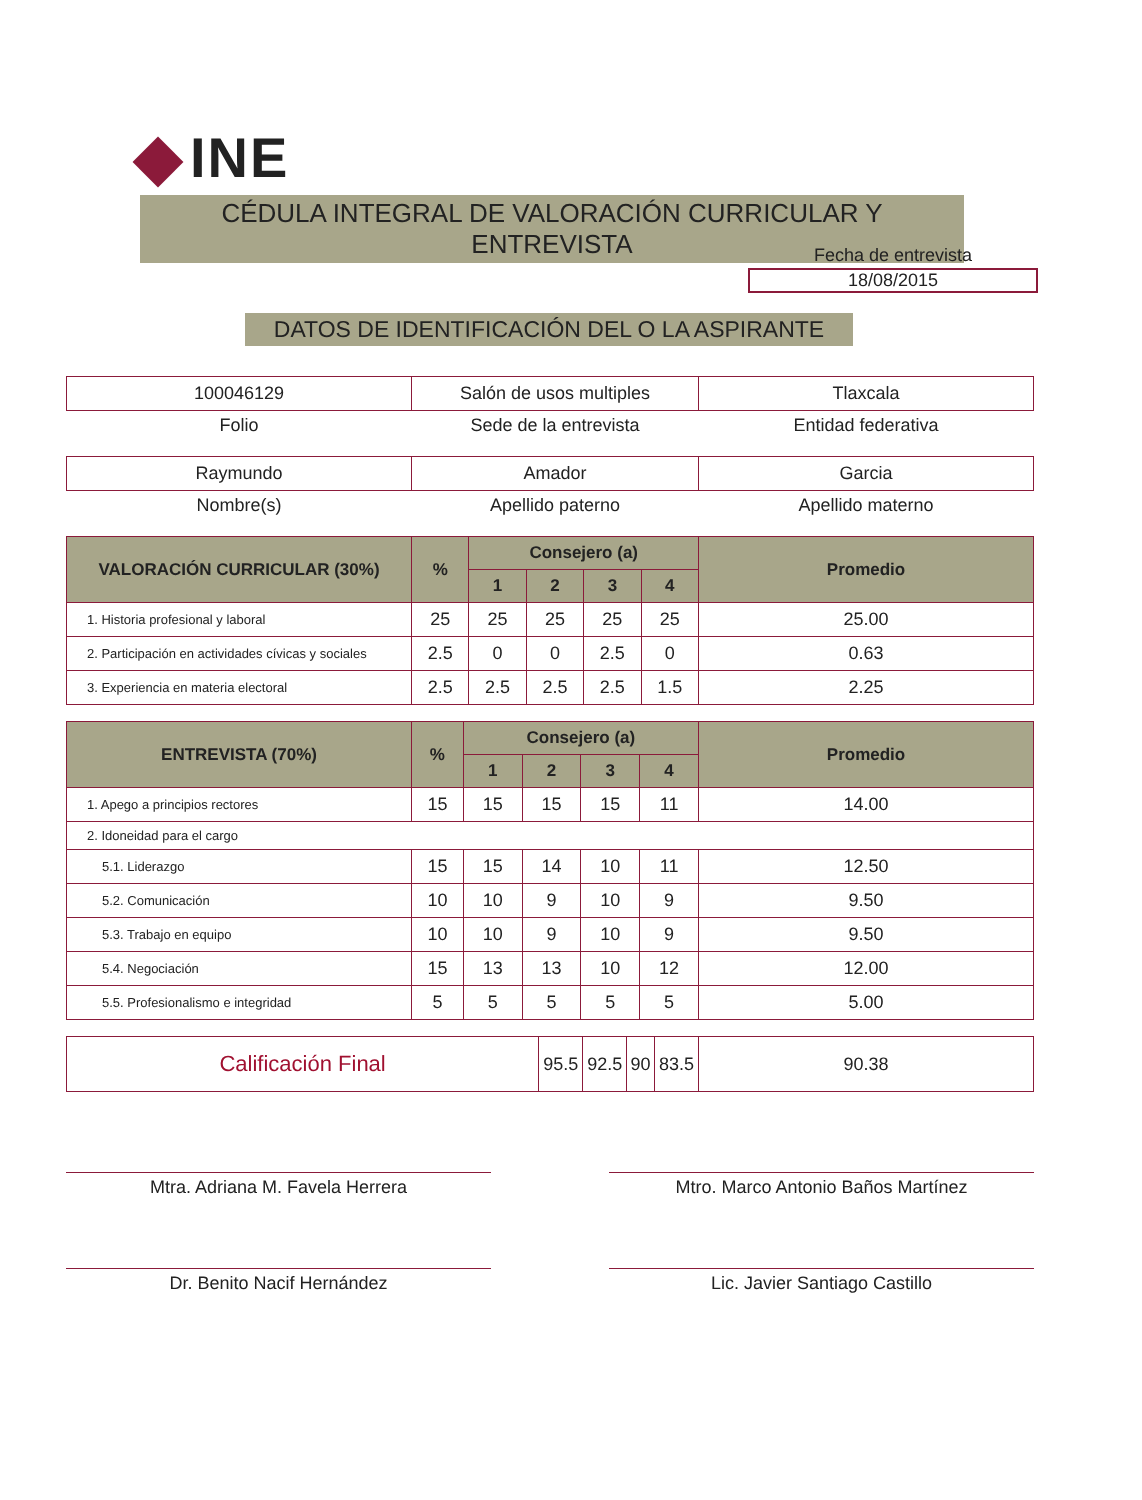INE
CÉDULA INTEGRAL DE VALORACIÓN CURRICULAR Y ENTREVISTA
Fecha de entrevista
18/08/2015
DATOS DE IDENTIFICACIÓN DEL O LA ASPIRANTE
| 100046129 | Salón de usos multiples | Tlaxcala |
| Folio | Sede de la entrevista | Entidad federativa |
| Raymundo | Amador | Garcia |
| Nombre(s) | Apellido paterno | Apellido materno |
| VALORACIÓN CURRICULAR (30%) | % | Consejero (a) | | | | Promedio |
| --- | --- | --- | --- | --- | --- | --- |
| | | 1 | 2 | 3 | 4 | |
| 1. Historia profesional y laboral | 25 | 25 | 25 | 25 | 25 | 25.00 |
| 2. Participación en actividades cívicas y sociales | 2.5 | 0 | 0 | 2.5 | 0 | 0.63 |
| 3. Experiencia en materia electoral | 2.5 | 2.5 | 2.5 | 2.5 | 1.5 | 2.25 |
| ENTREVISTA (70%) | % | Consejero (a) | | | | Promedio |
| --- | --- | --- | --- | --- | --- | --- |
| | | 1 | 2 | 3 | 4 | |
| 1. Apego a principios rectores | 15 | 15 | 15 | 15 | 11 | 14.00 |
| 2. Idoneidad para el cargo | | | | | | |
| 5.1. Liderazgo | 15 | 15 | 14 | 10 | 11 | 12.50 |
| 5.2. Comunicación | 10 | 10 | 9 | 10 | 9 | 9.50 |
| 5.3. Trabajo en equipo | 10 | 10 | 9 | 10 | 9 | 9.50 |
| 5.4. Negociación | 15 | 13 | 13 | 10 | 12 | 12.00 |
| 5.5. Profesionalismo e integridad | 5 | 5 | 5 | 5 | 5 | 5.00 |
| Calificación Final | 95.5 | 92.5 | 90 | 83.5 | 90.38 |
Mtra. Adriana M. Favela Herrera Mtro. Marco Antonio Baños Martínez
Dr. Benito Nacif Hernández Lic. Javier Santiago Castillo